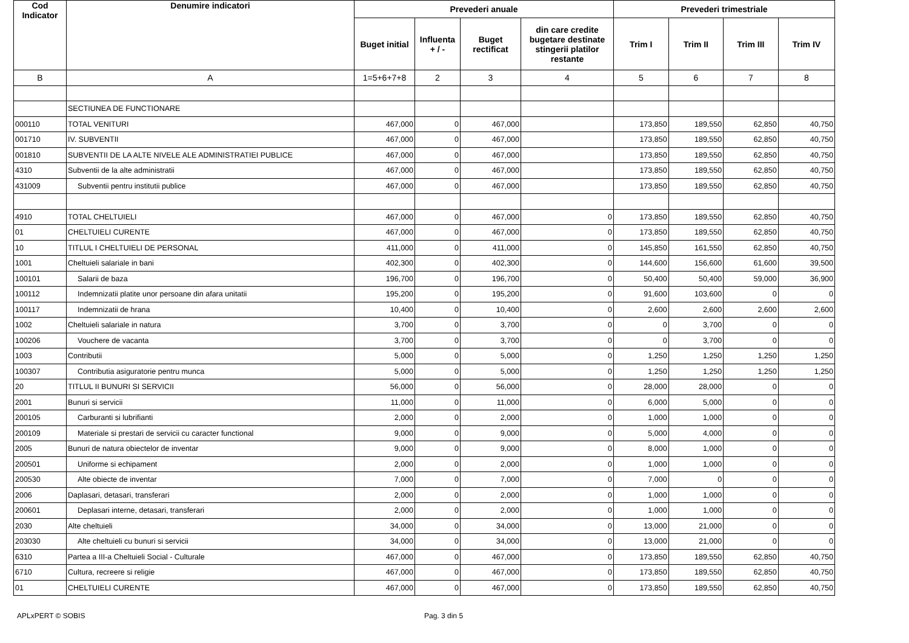| Cod Indicator | Denumire indicatori | Prevederi anuale | | | | Prevederi trimestriale | | | |
| --- | --- | --- | --- | --- | --- | --- | --- | --- | --- |
| | | Buget initial | Influenta + / - | Buget rectificat | din care credite bugetare destinate stingerii platilor restante | Trim I | Trim II | Trim III | Trim IV |
| B | A | 1=5+6+7+8 | 2 | 3 | 4 | 5 | 6 | 7 | 8 |
| | SECTIUNEA DE FUNCTIONARE | | | | | | | | |
| 000110 | TOTAL VENITURI | 467,000 | 0 | 467,000 | | 173,850 | 189,550 | 62,850 | 40,750 |
| 001710 | IV. SUBVENTII | 467,000 | 0 | 467,000 | | 173,850 | 189,550 | 62,850 | 40,750 |
| 001810 | SUBVENTII DE LA ALTE NIVELE ALE ADMINISTRATIEI PUBLICE | 467,000 | 0 | 467,000 | | 173,850 | 189,550 | 62,850 | 40,750 |
| 4310 | Subventii de la alte administratii | 467,000 | 0 | 467,000 | | 173,850 | 189,550 | 62,850 | 40,750 |
| 431009 | Subventii pentru institutii publice | 467,000 | 0 | 467,000 | | 173,850 | 189,550 | 62,850 | 40,750 |
| 4910 | TOTAL CHELTUIELI | 467,000 | 0 | 467,000 | 0 | 173,850 | 189,550 | 62,850 | 40,750 |
| 01 | CHELTUIELI CURENTE | 467,000 | 0 | 467,000 | 0 | 173,850 | 189,550 | 62,850 | 40,750 |
| 10 | TITLUL I CHELTUIELI DE PERSONAL | 411,000 | 0 | 411,000 | 0 | 145,850 | 161,550 | 62,850 | 40,750 |
| 1001 | Cheltuieli salariale in bani | 402,300 | 0 | 402,300 | 0 | 144,600 | 156,600 | 61,600 | 39,500 |
| 100101 | Salarii de baza | 196,700 | 0 | 196,700 | 0 | 50,400 | 50,400 | 59,000 | 36,900 |
| 100112 | Indemnizatii platite unor persoane din afara unitatii | 195,200 | 0 | 195,200 | 0 | 91,600 | 103,600 | 0 | 0 |
| 100117 | Indemnizatii de hrana | 10,400 | 0 | 10,400 | 0 | 2,600 | 2,600 | 2,600 | 2,600 |
| 1002 | Cheltuieli salariale in natura | 3,700 | 0 | 3,700 | 0 | 0 | 3,700 | 0 | 0 |
| 100206 | Vouchere de vacanta | 3,700 | 0 | 3,700 | 0 | 0 | 3,700 | 0 | 0 |
| 1003 | Contributii | 5,000 | 0 | 5,000 | 0 | 1,250 | 1,250 | 1,250 | 1,250 |
| 100307 | Contributia asiguratorie pentru munca | 5,000 | 0 | 5,000 | 0 | 1,250 | 1,250 | 1,250 | 1,250 |
| 20 | TITLUL II BUNURI SI SERVICII | 56,000 | 0 | 56,000 | 0 | 28,000 | 28,000 | 0 | 0 |
| 2001 | Bunuri si servicii | 11,000 | 0 | 11,000 | 0 | 6,000 | 5,000 | 0 | 0 |
| 200105 | Carburanti si lubrifianti | 2,000 | 0 | 2,000 | 0 | 1,000 | 1,000 | 0 | 0 |
| 200109 | Materiale si prestari de servicii cu caracter functional | 9,000 | 0 | 9,000 | 0 | 5,000 | 4,000 | 0 | 0 |
| 2005 | Bunuri de natura obiectelor de inventar | 9,000 | 0 | 9,000 | 0 | 8,000 | 1,000 | 0 | 0 |
| 200501 | Uniforme si echipament | 2,000 | 0 | 2,000 | 0 | 1,000 | 1,000 | 0 | 0 |
| 200530 | Alte obiecte de inventar | 7,000 | 0 | 7,000 | 0 | 7,000 | 0 | 0 | 0 |
| 2006 | Daplasari, detasari, transferari | 2,000 | 0 | 2,000 | 0 | 1,000 | 1,000 | 0 | 0 |
| 200601 | Deplasari interne, detasari, transferari | 2,000 | 0 | 2,000 | 0 | 1,000 | 1,000 | 0 | 0 |
| 2030 | Alte cheltuieli | 34,000 | 0 | 34,000 | 0 | 13,000 | 21,000 | 0 | 0 |
| 203030 | Alte cheltuieli cu bunuri si servicii | 34,000 | 0 | 34,000 | 0 | 13,000 | 21,000 | 0 | 0 |
| 6310 | Partea a III-a Cheltuieli Social - Culturale | 467,000 | 0 | 467,000 | 0 | 173,850 | 189,550 | 62,850 | 40,750 |
| 6710 | Cultura, recreere si religie | 467,000 | 0 | 467,000 | 0 | 173,850 | 189,550 | 62,850 | 40,750 |
| 01 | CHELTUIELI CURENTE | 467,000 | 0 | 467,000 | 0 | 173,850 | 189,550 | 62,850 | 40,750 |
APLxPERT © SOBIS Pag. 3 din 5